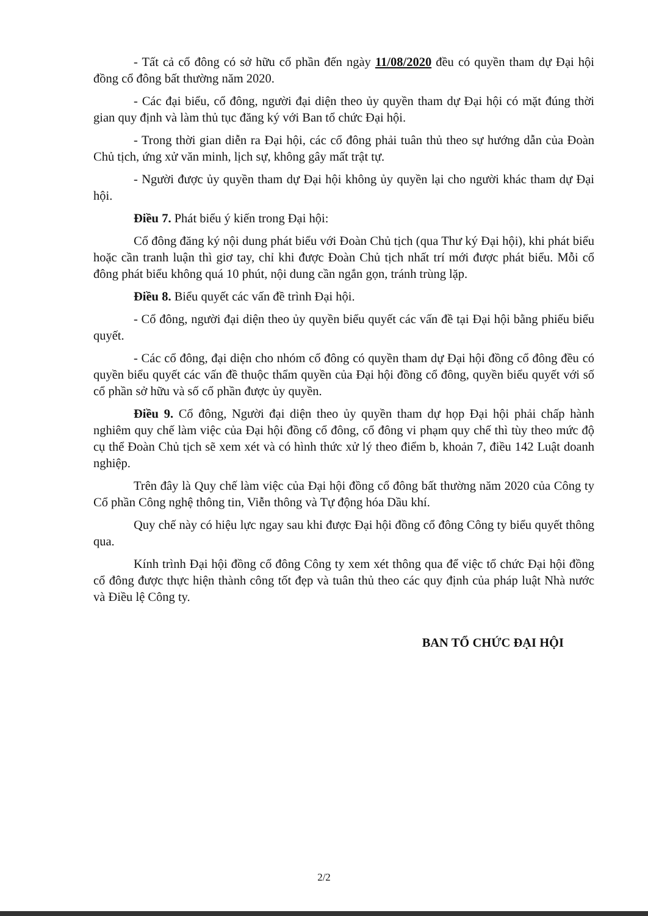- Tất cả cổ đông có sở hữu cổ phần đến ngày 11/08/2020 đều có quyền tham dự Đại hội đồng cổ đông bất thường năm 2020.
- Các đại biểu, cổ đông, người đại diện theo ủy quyền tham dự Đại hội có mặt đúng thời gian quy định và làm thủ tục đăng ký với Ban tổ chức Đại hội.
- Trong thời gian diễn ra Đại hội, các cổ đông phải tuân thủ theo sự hướng dẫn của Đoàn Chủ tịch, ứng xử văn minh, lịch sự, không gây mất trật tự.
- Người được ủy quyền tham dự Đại hội không ủy quyền lại cho người khác tham dự Đại hội.
Điều 7. Phát biểu ý kiến trong Đại hội:
Cổ đông đăng ký nội dung phát biểu với Đoàn Chủ tịch (qua Thư ký Đại hội), khi phát biểu hoặc cần tranh luận thì giơ tay, chỉ khi được Đoàn Chủ tịch nhất trí mới được phát biểu. Mỗi cổ đông phát biểu không quá 10 phút, nội dung cần ngắn gọn, tránh trùng lặp.
Điều 8. Biểu quyết các vấn đề trình Đại hội.
- Cổ đông, người đại diện theo ủy quyền biểu quyết các vấn đề tại Đại hội bằng phiếu biểu quyết.
- Các cổ đông, đại diện cho nhóm cổ đông có quyền tham dự Đại hội đồng cổ đông đều có quyền biểu quyết các vấn đề thuộc thẩm quyền của Đại hội đồng cổ đông, quyền biểu quyết với số cổ phần sở hữu và số cổ phần được ủy quyền.
Điều 9. Cổ đông, Người đại diện theo ủy quyền tham dự họp Đại hội phải chấp hành nghiêm quy chế làm việc của Đại hội đồng cổ đông, cổ đông vi phạm quy chế thì tùy theo mức độ cụ thể Đoàn Chủ tịch sẽ xem xét và có hình thức xử lý theo điểm b, khoản 7, điều 142 Luật doanh nghiệp.
Trên đây là Quy chế làm việc của Đại hội đồng cổ đông bất thường năm 2020 của Công ty Cổ phần Công nghệ thông tin, Viễn thông và Tự động hóa Dầu khí.
Quy chế này có hiệu lực ngay sau khi được Đại hội đồng cổ đông Công ty biểu quyết thông qua.
Kính trình Đại hội đồng cổ đông Công ty xem xét thông qua để việc tổ chức Đại hội đồng cổ đông được thực hiện thành công tốt đẹp và tuân thủ theo các quy định của pháp luật Nhà nước và Điều lệ Công ty.
BAN TỔ CHỨC ĐẠI HỘI
2/2